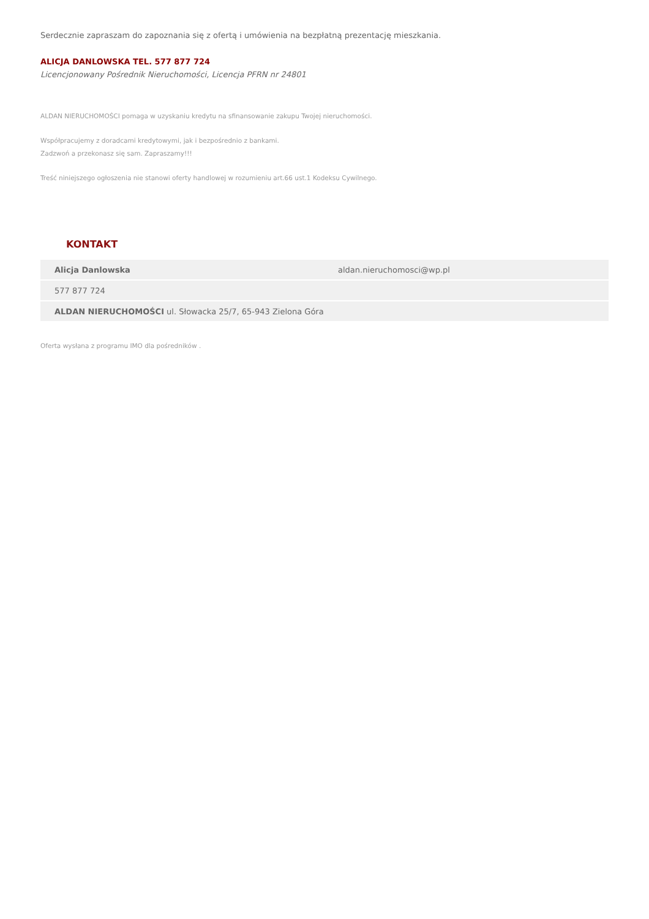Serdecznie zapraszam do zapoznania się z ofertą i umówienia na bezpłatną prezentację mieszkania.
ALICJA DANLOWSKA TEL. 577 877 724
Licencjonowany Pośrednik Nieruchomości, Licencja PFRN nr 24801
ALDAN NIERUCHOMOŚCI pomaga w uzyskaniu kredytu na sfinansowanie zakupu Twojej nieruchomości.
Współpracujemy z doradcami kredytowymi, jak i bezpośrednio z bankami.
Zadzwoń a przekonasz się sam. Zapraszamy!!!
Treść niniejszego ogłoszenia nie stanowi oferty handlowej w rozumieniu art.66 ust.1 Kodeksu Cywilnego.
KONTAKT
| Alicja Danlowska | aldan.nieruchomosci@wp.pl |
| 577 877 724 | |
| ALDAN NIERUCHOMOŚCI ul. Słowacka 25/7, 65-943 Zielona Góra | |
Oferta wysłana z programu IMO dla pośredników .